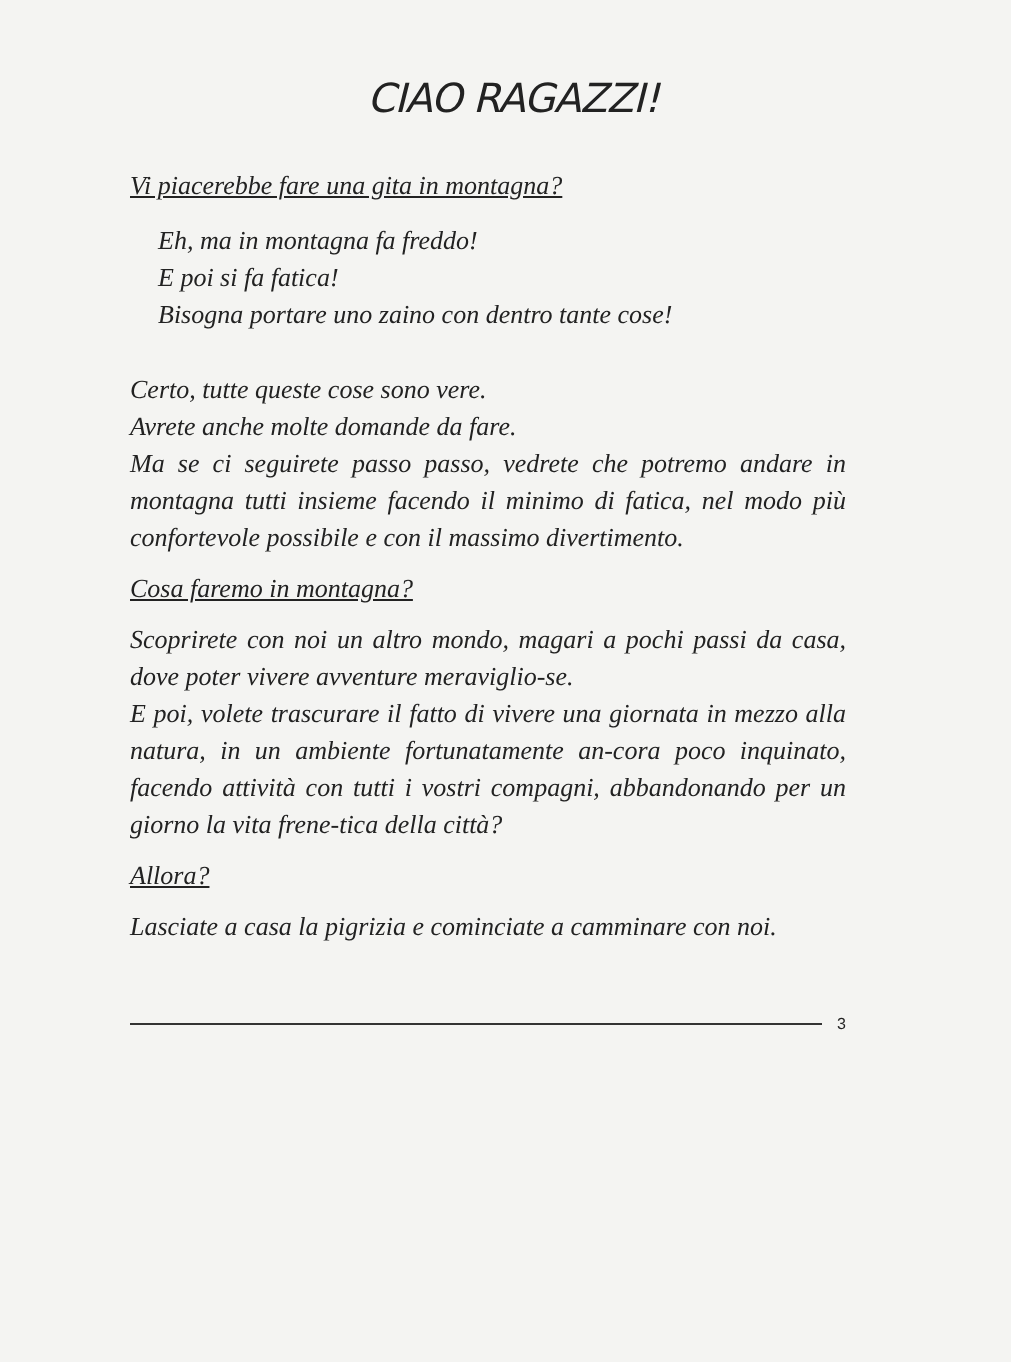CIAO RAGAZZI!
Vi piacerebbe fare una gita in montagna?
Eh, ma in montagna fa freddo!
E poi si fa fatica!
Bisogna portare uno zaino con dentro tante cose!
Certo, tutte queste cose sono vere.
Avrete anche molte domande da fare.
Ma se ci seguirete passo passo, vedrete che potremo andare in montagna tutti insieme facendo il minimo di fatica, nel modo più confortevole possibile e con il massimo divertimento.
Cosa faremo in montagna?
Scoprirete con noi un altro mondo, magari a pochi passi da casa, dove poter vivere avventure meraviglio-se.
E poi, volete trascurare il fatto di vivere una giornata in mezzo alla natura, in un ambiente fortunatamente an-cora poco inquinato, facendo attività con tutti i vostri compagni, abbandonando per un giorno la vita frene-tica della città?
Allora?
Lasciate a casa la pigrizia e cominciate a camminare con noi.
3